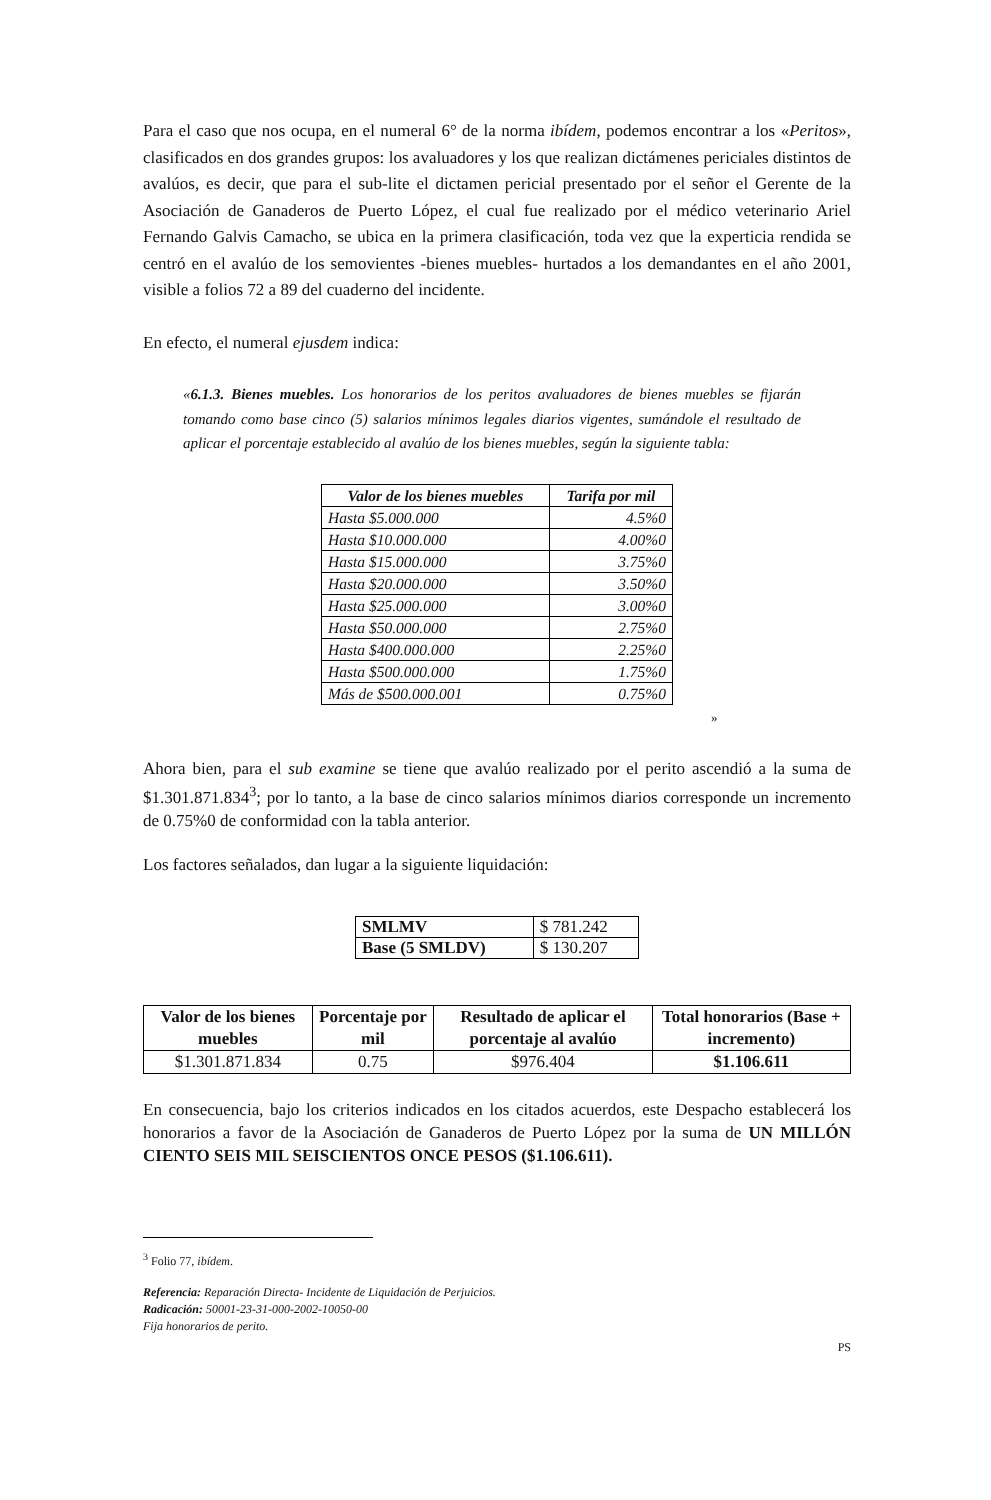Para el caso que nos ocupa, en el numeral 6° de la norma ibídem, podemos encontrar a los «Peritos», clasificados en dos grandes grupos: los avaluadores y los que realizan dictámenes periciales distintos de avalúos, es decir, que para el sub-lite el dictamen pericial presentado por el señor el Gerente de la Asociación de Ganaderos de Puerto López, el cual fue realizado por el médico veterinario Ariel Fernando Galvis Camacho, se ubica en la primera clasificación, toda vez que la experticia rendida se centró en el avalúo de los semovientes -bienes muebles- hurtados a los demandantes en el año 2001, visible a folios 72 a 89 del cuaderno del incidente.
En efecto, el numeral ejusdem indica:
«6.1.3. Bienes muebles. Los honorarios de los peritos avaluadores de bienes muebles se fijarán tomando como base cinco (5) salarios mínimos legales diarios vigentes, sumándole el resultado de aplicar el porcentaje establecido al avalúo de los bienes muebles, según la siguiente tabla:
| Valor de los bienes muebles | Tarifa por mil |
| --- | --- |
| Hasta $5.000.000 | 4.5%0 |
| Hasta $10.000.000 | 4.00%0 |
| Hasta $15.000.000 | 3.75%0 |
| Hasta $20.000.000 | 3.50%0 |
| Hasta $25.000.000 | 3.00%0 |
| Hasta $50.000.000 | 2.75%0 |
| Hasta $400.000.000 | 2.25%0 |
| Hasta $500.000.000 | 1.75%0 |
| Más de $500.000.001 | 0.75%0 |
»
Ahora bien, para el sub examine se tiene que avalúo realizado por el perito ascendió a la suma de $1.301.871.834<sup>3</sup>; por lo tanto, a la base de cinco salarios mínimos diarios corresponde un incremento de 0.75%0 de conformidad con la tabla anterior.
Los factores señalados, dan lugar a la siguiente liquidación:
| SMLMV | $ 781.242 |
| Base (5 SMLDV) | $ 130.207 |
| Valor de los bienes muebles | Porcentaje por mil | Resultado de aplicar el porcentaje al avalúo | Total honorarios (Base + incremento) |
| --- | --- | --- | --- |
| $1.301.871.834 | 0.75 | $976.404 | $1.106.611 |
En consecuencia, bajo los criterios indicados en los citados acuerdos, este Despacho establecerá los honorarios a favor de la Asociación de Ganaderos de Puerto López por la suma de UN MILLÓN CIENTO SEIS MIL SEISCIENTOS ONCE PESOS ($1.106.611).
<sup>3</sup> Folio 77, ibídem.
Referencia: Reparación Directa- Incidente de Liquidación de Perjuicios.
Radicación: 50001-23-31-000-2002-10050-00
Fija honorarios de perito.
PS